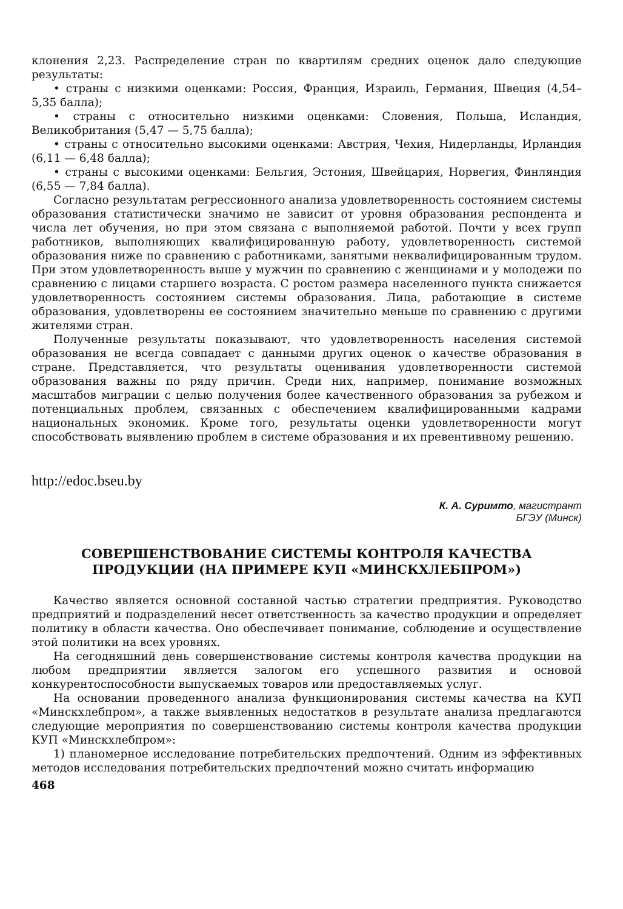клонения 2,23. Распределение стран по квартилям средних оценок дало следующие результаты:
• страны с низкими оценками: Россия, Франция, Израиль, Германия, Швеция (4,54–5,35 балла);
• страны с относительно низкими оценками: Словения, Польша, Исландия, Великобритания (5,47 — 5,75 балла);
• страны с относительно высокими оценками: Австрия, Чехия, Нидерланды, Ирландия (6,11 — 6,48 балла);
• страны с высокими оценками: Бельгия, Эстония, Швейцария, Норвегия, Финляндия (6,55 — 7,84 балла).
Согласно результатам регрессионного анализа удовлетворенность состоянием системы образования статистически значимо не зависит от уровня образования респондента и числа лет обучения, но при этом связана с выполняемой работой. Почти у всех групп работников, выполняющих квалифицированную работу, удовлетворенность системой образования ниже по сравнению с работниками, занятыми неквалифицированным трудом. При этом удовлетворенность выше у мужчин по сравнению с женщинами и у молодежи по сравнению с лицами старшего возраста. С ростом размера населенного пункта снижается удовлетворенность состоянием системы образования. Лица, работающие в системе образования, удовлетворены ее состоянием значительно меньше по сравнению с другими жителями стран.
Полученные результаты показывают, что удовлетворенность населения системой образования не всегда совпадает с данными других оценок о качестве образования в стране. Представляется, что результаты оценивания удовлетворенности системой образования важны по ряду причин. Среди них, например, понимание возможных масштабов миграции с целью получения более качественного образования за рубежом и потенциальных проблем, связанных с обеспечением квалифицированными кадрами национальных экономик. Кроме того, результаты оценки удовлетворенности могут способствовать выявлению проблем в системе образования и их превентивному решению.
http://edoc.bseu.by
К. А. Суримто, магистрант
БГЭУ (Минск)
СОВЕРШЕНСТВОВАНИЕ СИСТЕМЫ КОНТРОЛЯ КАЧЕСТВА
ПРОДУКЦИИ (НА ПРИМЕРЕ КУП «МИНСКХЛЕБПРОМ»)
Качество является основной составной частью стратегии предприятия. Руководство предприятий и подразделений несет ответственность за качество продукции и определяет политику в области качества. Оно обеспечивает понимание, соблюдение и осуществление этой политики на всех уровнях.
На сегодняшний день совершенствование системы контроля качества продукции на любом предприятии является залогом его успешного развития и основой конкурентоспособности выпускаемых товаров или предоставляемых услуг.
На основании проведенного анализа функционирования системы качества на КУП «Минскхлебпром», а также выявленных недостатков в результате анализа предлагаются следующие мероприятия по совершенствованию системы контроля качества продукции КУП «Минскхлебпром»:
1) планомерное исследование потребительских предпочтений. Одним из эффективных методов исследования потребительских предпочтений можно считать информацию
468